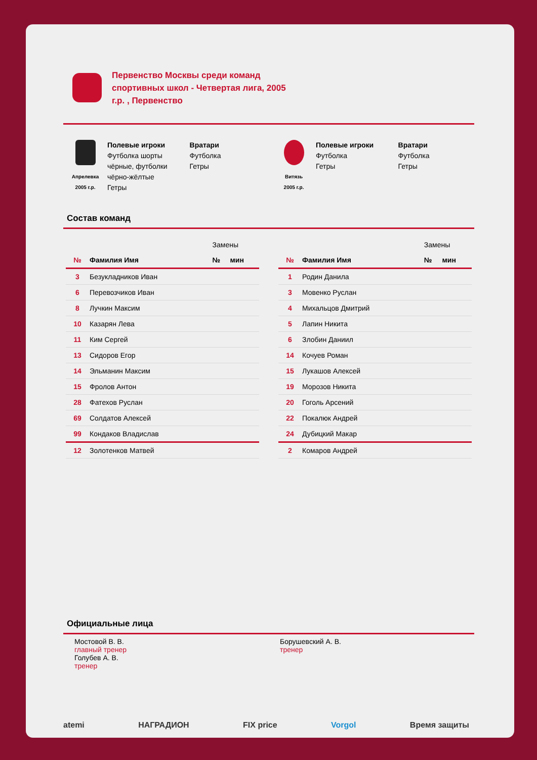Первенство Москвы среди команд спортивных школ - Четвертая лига, 2005 г.р. , Первенство
Апрелевка
2005 г.р.
Полевые игроки
Футболка шорты чёрные, футболки чёрно-жёлтые
Гетры
Вратари
Футболка
Гетры
Витязь
2005 г.р.
Полевые игроки
Футболка
Гетры
Вратари
Футболка
Гетры
Состав команд
| | | Замены | |
| № | Фамилия Имя | № | мин |
| 3 | Безукладников Иван | | |
| 6 | Перевозчиков Иван | | |
| 8 | Лучкин Максим | | |
| 10 | Казарян Лева | | |
| 11 | Ким Сергей | | |
| 13 | Сидоров Егор | | |
| 14 | Эльманин Максим | | |
| 15 | Фролов Антон | | |
| 28 | Фатехов Руслан | | |
| 69 | Солдатов Алексей | | |
| 99 | Кондаков Владислав | | |
| 12 | Золотенков Матвей | | |
| | | Замены | |
| № | Фамилия Имя | № | мин |
| 1 | Родин Данила | | |
| 3 | Мовенко Руслан | | |
| 4 | Михальцов Дмитрий | | |
| 5 | Лапин Никита | | |
| 6 | Злобин Даниил | | |
| 14 | Кочуев Роман | | |
| 15 | Лукашов Алексей | | |
| 19 | Морозов Никита | | |
| 20 | Гоголь Арсений | | |
| 22 | Покалюк Андрей | | |
| 24 | Дубицкий Макар | | |
| 2 | Комаров Андрей | | |
Официальные лица
Мостовой В. В.
главный тренер
Голубев А. В.
тренер
Борушевский А. В.
тренер
atemi НАГРАДИОН FIX price Vorgol Время защиты